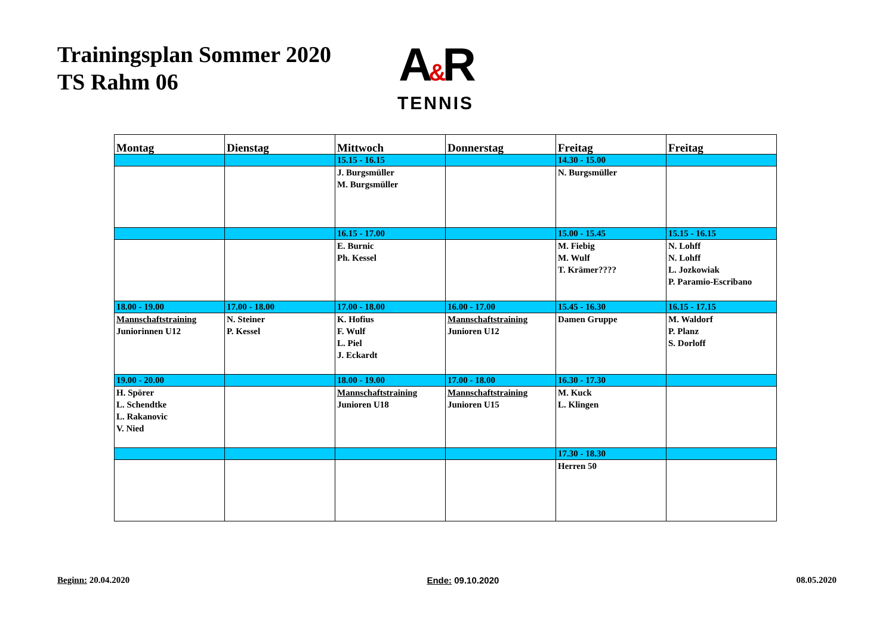Trainingsplan Sommer 2020
TS Rahm 06
A&R
TENNIS
| Montag | Dienstag | Mittwoch | Donnerstag | Freitag | Freitag |
| --- | --- | --- | --- | --- | --- |
| | | 15.15 - 16.15 | | 14.30 - 15.00 | |
| | | J. Burgsmüller M. Burgsmüller | | N. Burgsmüller | |
| | | 16.15 - 17.00 | | 15.00 - 15.45 | 15.15 - 16.15 |
| | | E. Burnic Ph. Kessel | | M. Fiebig M. Wulf T. Krämer???? | N. Lohff N. Lohff L. Jozkowiak P. Paramio-Escribano |
| 18.00 - 19.00 | 17.00 - 18.00 | 17.00 - 18.00 | 16.00 - 17.00 | 15.45 - 16.30 | 16.15 - 17.15 |
| Mannschaftstraining Juniorinnen U12 | N. Steiner P. Kessel | K. Hofius F. Wulf L. Piel J. Eckardt | Mannschaftstraining Junioren U12 | Damen Gruppe | M. Waldorf P. Planz S. Dorloff |
| 19.00 - 20.00 | | 18.00 - 19.00 | 17.00 - 18.00 | 16.30 - 17.30 | |
| H. Spörer L. Schendtke L. Rakanovic V. Nied | | Mannschaftstraining Junioren U18 | Mannschaftstraining Junioren U15 | M. Kuck L. Klingen | |
| | | | | 17.30 - 18.30 | |
| | | | | Herren 50 | |
Beginn: 20.04.2020 Ende: 09.10.2020 08.05.2020